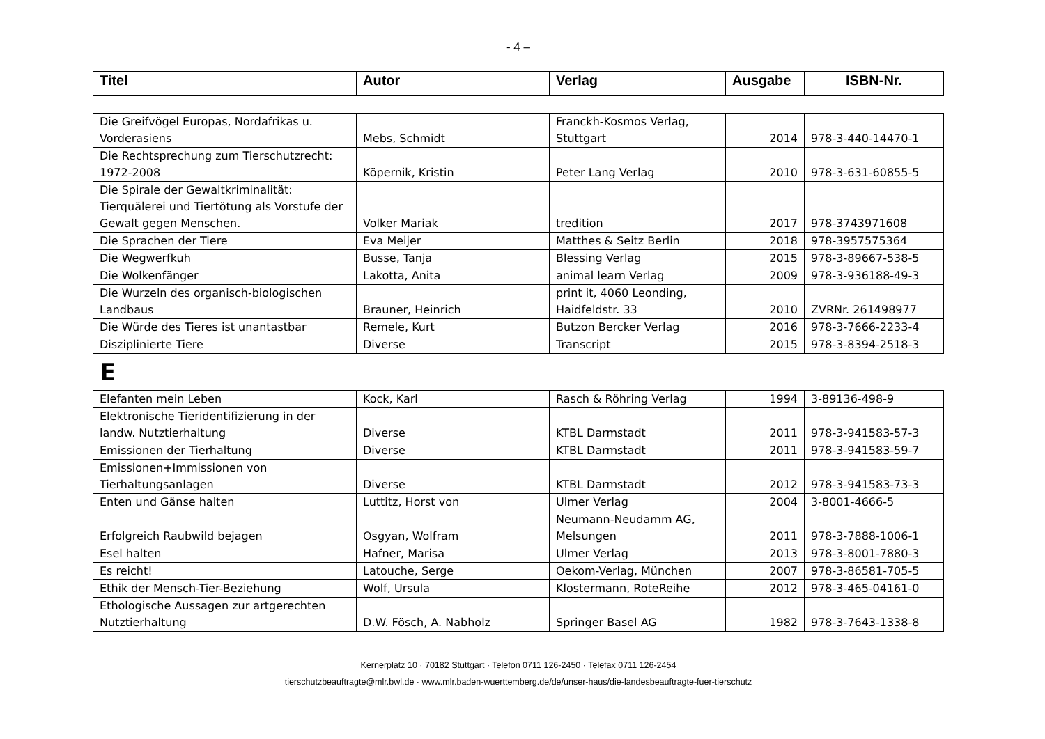- 4 –
| Titel | Autor | Verlag | Ausgabe | ISBN-Nr. |
| --- | --- | --- | --- | --- |
| Die Greifvögel Europas, Nordafrikas u. Vorderasiens | Mebs, Schmidt | Franckh-Kosmos Verlag, Stuttgart | 2014 | 978-3-440-14470-1 |
| Die Rechtsprechung zum Tierschutzrecht: 1972-2008 | Köpernik, Kristin | Peter Lang Verlag | 2010 | 978-3-631-60855-5 |
| Die Spirale der Gewaltkriminalität: Tierquälerei und Tiertötung als Vorstufe der Gewalt gegen Menschen. | Volker Mariak | tredition | 2017 | 978-3743971608 |
| Die Sprachen der Tiere | Eva Meijer | Matthes & Seitz Berlin | 2018 | 978-3957575364 |
| Die Wegwerfkuh | Busse, Tanja | Blessing Verlag | 2015 | 978-3-89667-538-5 |
| Die Wolkenfänger | Lakotta, Anita | animal learn Verlag | 2009 | 978-3-936188-49-3 |
| Die Wurzeln des organisch-biologischen Landbaus | Brauner, Heinrich | print it, 4060 Leonding, Haidfeldstr. 33 | 2010 | ZVRNr. 261498977 |
| Die Würde des Tieres ist unantastbar | Remele, Kurt | Butzon Bercker Verlag | 2016 | 978-3-7666-2233-4 |
| Disziplinierte Tiere | Diverse | Transcript | 2015 | 978-3-8394-2518-3 |
E
| Elefanten mein Leben | Kock, Karl | Rasch & Röhring Verlag | 1994 | 3-89136-498-9 |
| Elektronische Tieridentifizierung in der landw. Nutztierhaltung | Diverse | KTBL Darmstadt | 2011 | 978-3-941583-57-3 |
| Emissionen der Tierhaltung | Diverse | KTBL Darmstadt | 2011 | 978-3-941583-59-7 |
| Emissionen+Immissionen von Tierhaltungsanlagen | Diverse | KTBL Darmstadt | 2012 | 978-3-941583-73-3 |
| Enten und Gänse halten | Luttitz, Horst von | Ulmer Verlag | 2004 | 3-8001-4666-5 |
| Erfolgreich Raubwild bejagen | Osgyan, Wolfram | Neumann-Neudamm AG, Melsungen | 2011 | 978-3-7888-1006-1 |
| Esel halten | Hafner, Marisa | Ulmer Verlag | 2013 | 978-3-8001-7880-3 |
| Es reicht! | Latouche, Serge | Oekom-Verlag, München | 2007 | 978-3-86581-705-5 |
| Ethik der Mensch-Tier-Beziehung | Wolf, Ursula | Klostermann, RoteReihe | 2012 | 978-3-465-04161-0 |
| Ethologische Aussagen zur artgerechten Nutztierhaltung | D.W. Fösch, A. Nabholz | Springer Basel AG | 1982 | 978-3-7643-1338-8 |
Kernerplatz 10 · 70182 Stuttgart · Telefon 0711 126-2450 · Telefax 0711 126-2454
tierschutzbeauftragte@mlr.bwl.de · www.mlr.baden-wuerttemberg.de/de/unser-haus/die-landesbeauftragte-fuer-tierschutz